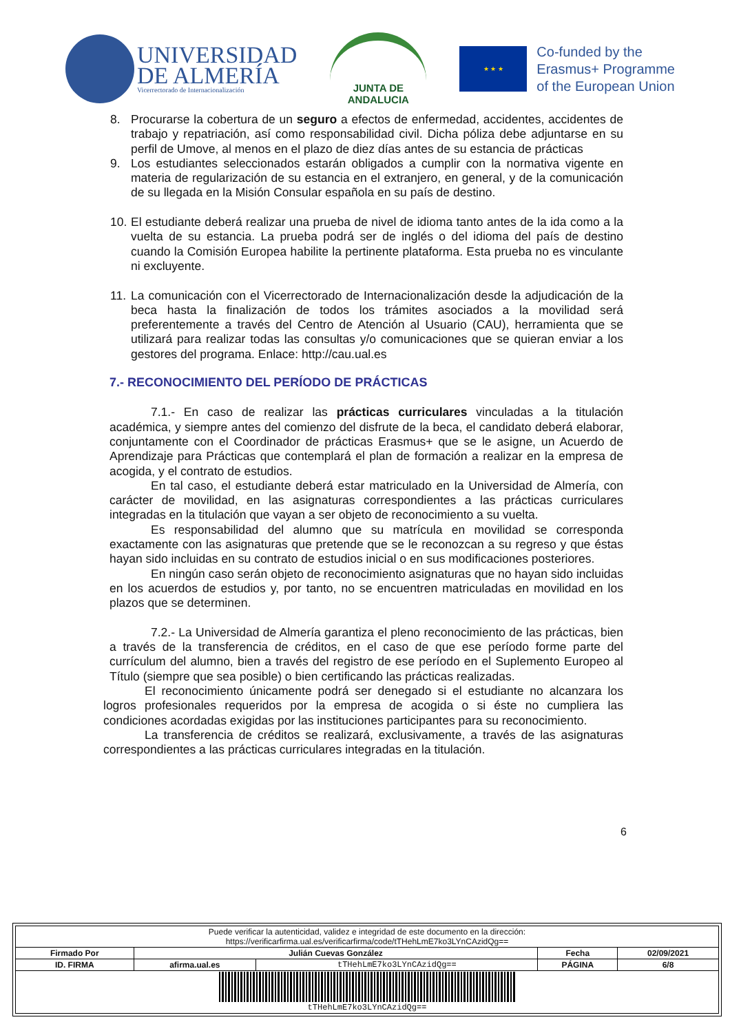UNIVERSIDAD
DE ALMERÍA
Vicerrectorado de Internacionalización
JUNTA DE ANDALUCIA
★ ★ ★
Co-funded by the
Erasmus+ Programme
of the European Union
8. Procurarse la cobertura de un seguro a efectos de enfermedad, accidentes, accidentes de trabajo y repatriación, así como responsabilidad civil. Dicha póliza debe adjuntarse en su perfil de Umove, al menos en el plazo de diez días antes de su estancia de prácticas
9. Los estudiantes seleccionados estarán obligados a cumplir con la normativa vigente en materia de regularización de su estancia en el extranjero, en general, y de la comunicación de su llegada en la Misión Consular española en su país de destino.
10. El estudiante deberá realizar una prueba de nivel de idioma tanto antes de la ida como a la vuelta de su estancia. La prueba podrá ser de inglés o del idioma del país de destino cuando la Comisión Europea habilite la pertinente plataforma. Esta prueba no es vinculante ni excluyente.
11. La comunicación con el Vicerrectorado de Internacionalización desde la adjudicación de la beca hasta la finalización de todos los trámites asociados a la movilidad será preferentemente a través del Centro de Atención al Usuario (CAU), herramienta que se utilizará para realizar todas las consultas y/o comunicaciones que se quieran enviar a los gestores del programa. Enlace: http://cau.ual.es
7.- RECONOCIMIENTO DEL PERÍODO DE PRÁCTICAS
7.1.- En caso de realizar las prácticas curriculares vinculadas a la titulación académica, y siempre antes del comienzo del disfrute de la beca, el candidato deberá elaborar, conjuntamente con el Coordinador de prácticas Erasmus+ que se le asigne, un Acuerdo de Aprendizaje para Prácticas que contemplará el plan de formación a realizar en la empresa de acogida, y el contrato de estudios.
En tal caso, el estudiante deberá estar matriculado en la Universidad de Almería, con carácter de movilidad, en las asignaturas correspondientes a las prácticas curriculares integradas en la titulación que vayan a ser objeto de reconocimiento a su vuelta.
Es responsabilidad del alumno que su matrícula en movilidad se corresponda exactamente con las asignaturas que pretende que se le reconozcan a su regreso y que éstas hayan sido incluidas en su contrato de estudios inicial o en sus modificaciones posteriores.
En ningún caso serán objeto de reconocimiento asignaturas que no hayan sido incluidas en los acuerdos de estudios y, por tanto, no se encuentren matriculadas en movilidad en los plazos que se determinen.
7.2.- La Universidad de Almería garantiza el pleno reconocimiento de las prácticas, bien a través de la transferencia de créditos, en el caso de que ese período forme parte del currículum del alumno, bien a través del registro de ese período en el Suplemento Europeo al Título (siempre que sea posible) o bien certificando las prácticas realizadas.
El reconocimiento únicamente podrá ser denegado si el estudiante no alcanzara los logros profesionales requeridos por la empresa de acogida o si éste no cumpliera las condiciones acordadas exigidas por las instituciones participantes para su reconocimiento.
La transferencia de créditos se realizará, exclusivamente, a través de las asignaturas correspondientes a las prácticas curriculares integradas en la titulación.
6
| Puede verificar la autenticidad, validez e integridad de este documento en la dirección: https://verificarfirma.ual.es/verificarfirma/code/tTHehLmE7ko3LYnCAzidQg== | | | | |
| Firmado Por | Julián Cuevas González | | Fecha | 02/09/2021 |
| ID. FIRMA | afirma.ual.es | tTHehLmE7ko3LYnCAzidQg== | PÁGINA | 6/8 |
| tTHehLmE7ko3LYnCAzidQg== | | | | |